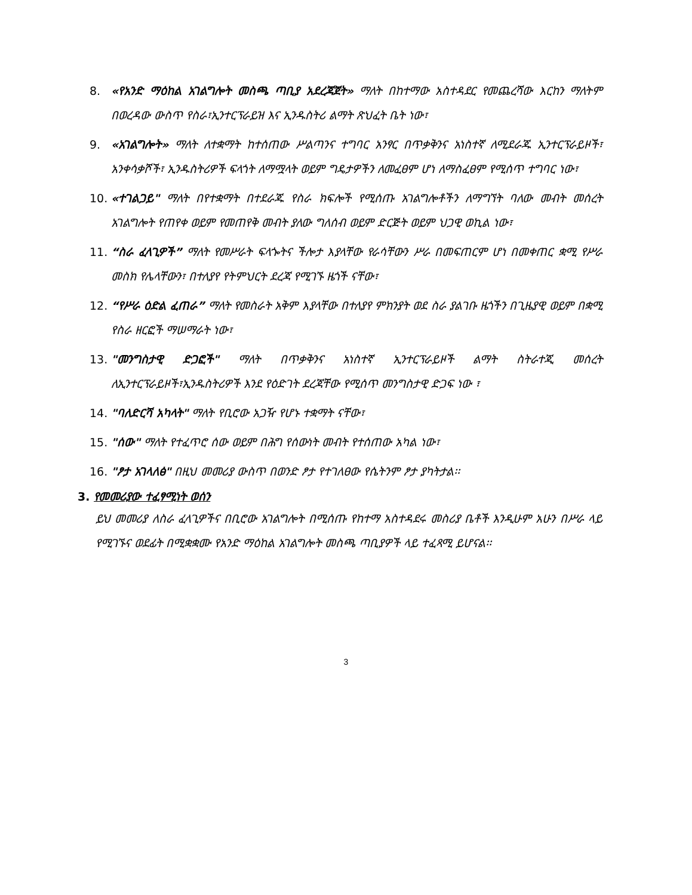8. «የአንድ ማዕከል አገልግሎት መስጫ ጣቢያ አደረጃጀት» ማለት በከተማው አስተዳደር የመጨረሻው እርከን ማለትም በወረዳው ውስጥ የስራ፣ኢንተርፕራይዝ እና ኢንዱስትሪ ልማት ጽህፈት ቤት ነው፣
9. «አገልግሎት» ማለት ለተቋማት ከተሰጠው ሥልጣንና ተግባር አንፃር በጥቃቅንና አነስተኛ ለሚደራጁ ኢንተርፕራይዞች፣ አንቀሳቃሾች፣ ኢንዱስትሪዎች ፍላጎት ለማሟላት ወይም ግዴታዎችን ለመፈፀም ሆነ ለማስፈፀም የሚሰጥ ተግባር ነው፣
10. «ተገልጋይ" ማለት በየተቋማት በተደራጁ የስራ ክፍሎች የሚሰጡ አገልግሎቶችን ለማግኘት ባለው መብት መሰረት አገልግሎት የጠየቀ ወይም የመጠየቅ መብት ያለው ግለሰብ ወይም ድርጅት ወይም ህጋዊ ወኪል ነው፣
11. “ስራ ፈላጊዎች” ማለት የመሥራት ፍላጐትና ችሎታ እያላቸው የራሳቸውን ሥራ በመፍጠርም ሆነ በመቀጠር ቋሚ የሥራ መስክ የሌላቸውን፣ በተለያየ የትምህርት ደረጃ የሚገኙ ዜጎች ናቸው፣
12. “የሥራ ዕድል ፈጠራ” ማለት የመስራት አቅም እያላቸው በተለያየ ምክንያት ወደ ስራ ያልገቡ ዜጎችን በጊዜያዊ ወይም በቋሚ የስራ ዘርፎች ማሠማራት ነው፣
13. "መንግስታዊ ድጋፎች" ማለት በጥቃቅንና አነስተኛ ኢንተርፕራይዞች ልማት ስትራተጂ መሰረት ለኢንተርፕራይዞች፣ኢንዱስትሪዎች እንደ የዕድገት ደረጃቸው የሚሰጥ መንግስታዊ ድጋፍ ነው ፣
14. "ባለድርሻ አካላት" ማለት የቢሮው አጋዥ የሆኑ ተቋማት ናቸው፣
15. "ሰው" ማለት የተፈጥሮ ሰው ወይም በሕግ የሰውነት መብት የተሰጠው አካል ነው፣
16. "ፆታ አገላለፅ" በዚህ መመሪያ ውስጥ በወንድ ፆታ የተገለፀው የሴትንም ፆታ ያካትታል፡፡
3. የመመሪያው ተፈፃሚነት ወሰን
ይህ መመሪያ ለስራ ፈላጊዎችና በቢሮው አገልግሎት በሚሰጡ የከተማ አስተዳደሩ መስሪያ ቤቶች እንዲሁም አሁን በሥራ ላይ የሚገኙና ወደፊት በሚቋቋሙ የአንድ ማዕከል አገልግሎት መስጫ ጣቢያዎች ላይ ተፈጻሚ ይሆናል፡፡
3